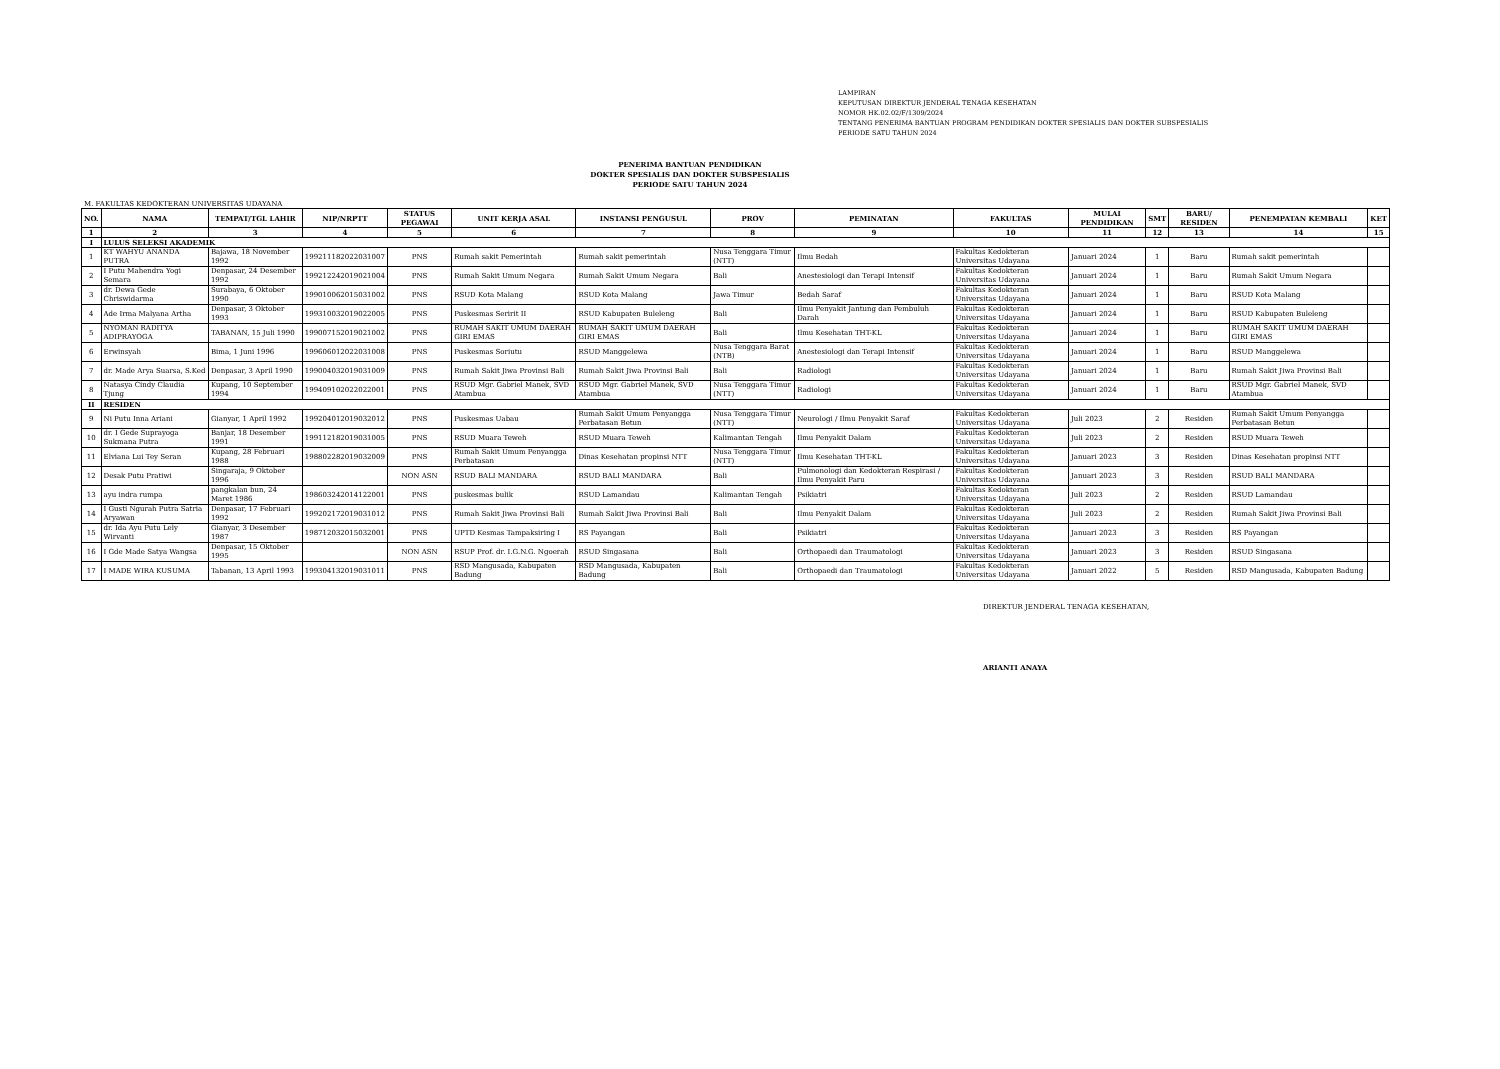LAMPIRAN
KEPUTUSAN DIREKTUR JENDERAL TENAGA KESEHATAN
NOMOR HK.02.02/F/1309/2024
TENTANG PENERIMA BANTUAN PROGRAM PENDIDIKAN DOKTER SPESIALIS DAN DOKTER SUBSPESIALIS
PERIODE SATU TAHUN 2024
PENERIMA BANTUAN PENDIDIKAN
DOKTER SPESIALIS DAN DOKTER SUBSPESIALIS
PERIODE SATU TAHUN 2024
M. FAKULTAS KEDOKTERAN UNIVERSITAS UDAYANA
| NO. | NAMA | TEMPAT/TGL LAHIR | NIP/NRPTT | STATUS PEGAWAI | UNIT KERJA ASAL | INSTANSI PENGUSUL | PROV | PEMINATAN | FAKULTAS | MULAI PENDIDIKAN | SMT | BARU/ RESIDEN | PENEMPATAN KEMBALI | KET |
| --- | --- | --- | --- | --- | --- | --- | --- | --- | --- | --- | --- | --- | --- | --- |
| 1 | 2 | 3 | 4 | 5 | 6 | 7 | 8 | 9 | 10 | 11 | 12 | 13 | 14 | 15 |
| I | LULUS SELEKSI AKADEMIK | | | | | | | | | | | | | |
| 1 | KT WAHYU ANANDA PUTRA | Bajawa, 18 November 1992 | 199211182022031007 | PNS | Rumah sakit Pemerintah | Rumah sakit pemerintah | Nusa Tenggara Timur (NTT) | Ilmu Bedah | Fakultas Kedokteran Universitas Udayana | Januari 2024 | 1 | Baru | Rumah sakit pemerintah | |
| 2 | I Putu Mahendra Yogi Semara | Denpasar, 24 Desember 1992 | 199212242019021004 | PNS | Rumah Sakit Umum Negara | Rumah Sakit Umum Negara | Bali | Anestesiologi dan Terapi Intensif | Fakultas Kedokteran Universitas Udayana | Januari 2024 | 1 | Baru | Rumah Sakit Umum Negara | |
| 3 | dr. Dewa Gede Chriswidarma | Surabaya, 6 Oktober 1990 | 199010062015031002 | PNS | RSUD Kota Malang | RSUD Kota Malang | Jawa Timur | Bedah Saraf | Fakultas Kedokteran Universitas Udayana | Januari 2024 | 1 | Baru | RSUD Kota Malang | |
| 4 | Ade Irma Malyana Artha | Denpasar, 3 Oktober 1993 | 199310032019022005 | PNS | Puskesmas Seririt II | RSUD Kabupaten Buleleng | Bali | Ilmu Penyakit Jantung dan Pembuluh Darah | Fakultas Kedokteran Universitas Udayana | Januari 2024 | 1 | Baru | RSUD Kabupaten Buleleng | |
| 5 | NYOMAN RADITYA ADIPRAYOGA | TABANAN, 15 Juli 1990 | 199007152019021002 | PNS | RUMAH SAKIT UMUM DAERAH GIRI EMAS | RUMAH SAKIT UMUM DAERAH GIRI EMAS | Bali | Ilmu Kesehatan THT-KL | Fakultas Kedokteran Universitas Udayana | Januari 2024 | 1 | Baru | RUMAH SAKIT UMUM DAERAH GIRI EMAS | |
| 6 | Erwinsyah | Bima, 1 Juni 1996 | 199606012022031008 | PNS | Puskesmas Soriutu | RSUD Manggelewa | Nusa Tenggara Barat (NTB) | Anestesiologi dan Terapi Intensif | Fakultas Kedokteran Universitas Udayana | Januari 2024 | 1 | Baru | RSUD Manggelewa | |
| 7 | dr. Made Arya Suarsa, S.Ked | Denpasar, 3 April 1990 | 199004032019031009 | PNS | Rumah Sakit Jiwa Provinsi Bali | Rumah Sakit Jiwa Provinsi Bali | Bali | Radiologi | Fakultas Kedokteran Universitas Udayana | Januari 2024 | 1 | Baru | Rumah Sakit Jiwa Provinsi Bali | |
| 8 | Natasya Cindy Claudia Tjung | Kupang, 10 September 1994 | 199409102022022001 | PNS | RSUD Mgr. Gabriel Manek, SVD Atambua | RSUD Mgr. Gabriel Manek, SVD Atambua | Nusa Tenggara Timur (NTT) | Radiologi | Fakultas Kedokteran Universitas Udayana | Januari 2024 | 1 | Baru | RSUD Mgr. Gabriel Manek, SVD Atambua | |
| II | RESIDEN | | | | | | | | | | | | | |
| 9 | Ni Putu Inna Ariani | Gianyar, 1 April 1992 | 199204012019032012 | PNS | Puskesmas Uabau | Rumah Sakit Umum Penyangga Perbatasan Betun | Nusa Tenggara Timur (NTT) | Neurologi / Ilmu Penyakit Saraf | Fakultas Kedokteran Universitas Udayana | Juli 2023 | 2 | Residen | Rumah Sakit Umum Penyangga Perbatasan Betun | |
| 10 | dr. I Gede Suprayoga Sukmana Putra | Banjar, 18 Desember 1991 | 199112182019031005 | PNS | RSUD Muara Teweh | RSUD Muara Teweh | Kalimantan Tengah | Ilmu Penyakit Dalam | Fakultas Kedokteran Universitas Udayana | Juli 2023 | 2 | Residen | RSUD Muara Teweh | |
| 11 | Elviana Lui Tey Seran | Kupang, 28 Februari 1988 | 198802282019032009 | PNS | Rumah Sakit Umum Penyangga Perbatasan | Dinas Kesehatan propinsi NTT | Nusa Tenggara Timur (NTT) | Ilmu Kesehatan THT-KL | Fakultas Kedokteran Universitas Udayana | Januari 2023 | 3 | Residen | Dinas Kesehatan propinsi NTT | |
| 12 | Desak Putu Pratiwi | Singaraja, 9 Oktober 1996 | | NON ASN | RSUD BALI MANDARA | RSUD BALI MANDARA | Bali | Pulmonologi dan Kedokteran Respirasi / Ilmu Penyakit Paru | Fakultas Kedokteran Universitas Udayana | Januari 2023 | 3 | Residen | RSUD BALI MANDARA | |
| 13 | ayu indra rumpa | pangkalan bun, 24 Maret 1986 | 198603242014122001 | PNS | puskesmas bulik | RSUD Lamandau | Kalimantan Tengah | Psikiatri | Fakultas Kedokteran Universitas Udayana | Juli 2023 | 2 | Residen | RSUD Lamandau | |
| 14 | I Gusti Ngurah Putra Satria Aryawan | Denpasar, 17 Februari 1992 | 199202172019031012 | PNS | Rumah Sakit Jiwa Provinsi Bali | Rumah Sakit Jiwa Provinsi Bali | Bali | Ilmu Penyakit Dalam | Fakultas Kedokteran Universitas Udayana | Juli 2023 | 2 | Residen | Rumah Sakit Jiwa Provinsi Bali | |
| 15 | dr. Ida Ayu Putu Lely Wirvanti | Gianyar, 3 Desember 1987 | 198712032015032001 | PNS | UPTD Kesmas Tampaksiring I | RS Payangan | Bali | Psikiatri | Fakultas Kedokteran Universitas Udayana | Januari 2023 | 3 | Residen | RS Payangan | |
| 16 | I Gde Made Satya Wangsa | Denpasar, 15 Oktober 1995 | | NON ASN | RSUP Prof. dr. I.G.N.G. Ngoerah | RSUD Singasana | Bali | Orthopaedi dan Traumatologi | Fakultas Kedokteran Universitas Udayana | Januari 2023 | 3 | Residen | RSUD Singasana | |
| 17 | I MADE WIRA KUSUMA | Tabanan, 13 April 1993 | 199304132019031011 | PNS | RSD Mangusada, Kabupaten Badung | RSD Mangusada, Kabupaten Badung | Bali | Orthopaedi dan Traumatologi | Fakultas Kedokteran Universitas Udayana | Januari 2022 | 5 | Residen | RSD Mangusada, Kabupaten Badung | |
DIREKTUR JENDERAL TENAGA KESEHATAN,
ARIANTI ANAYA